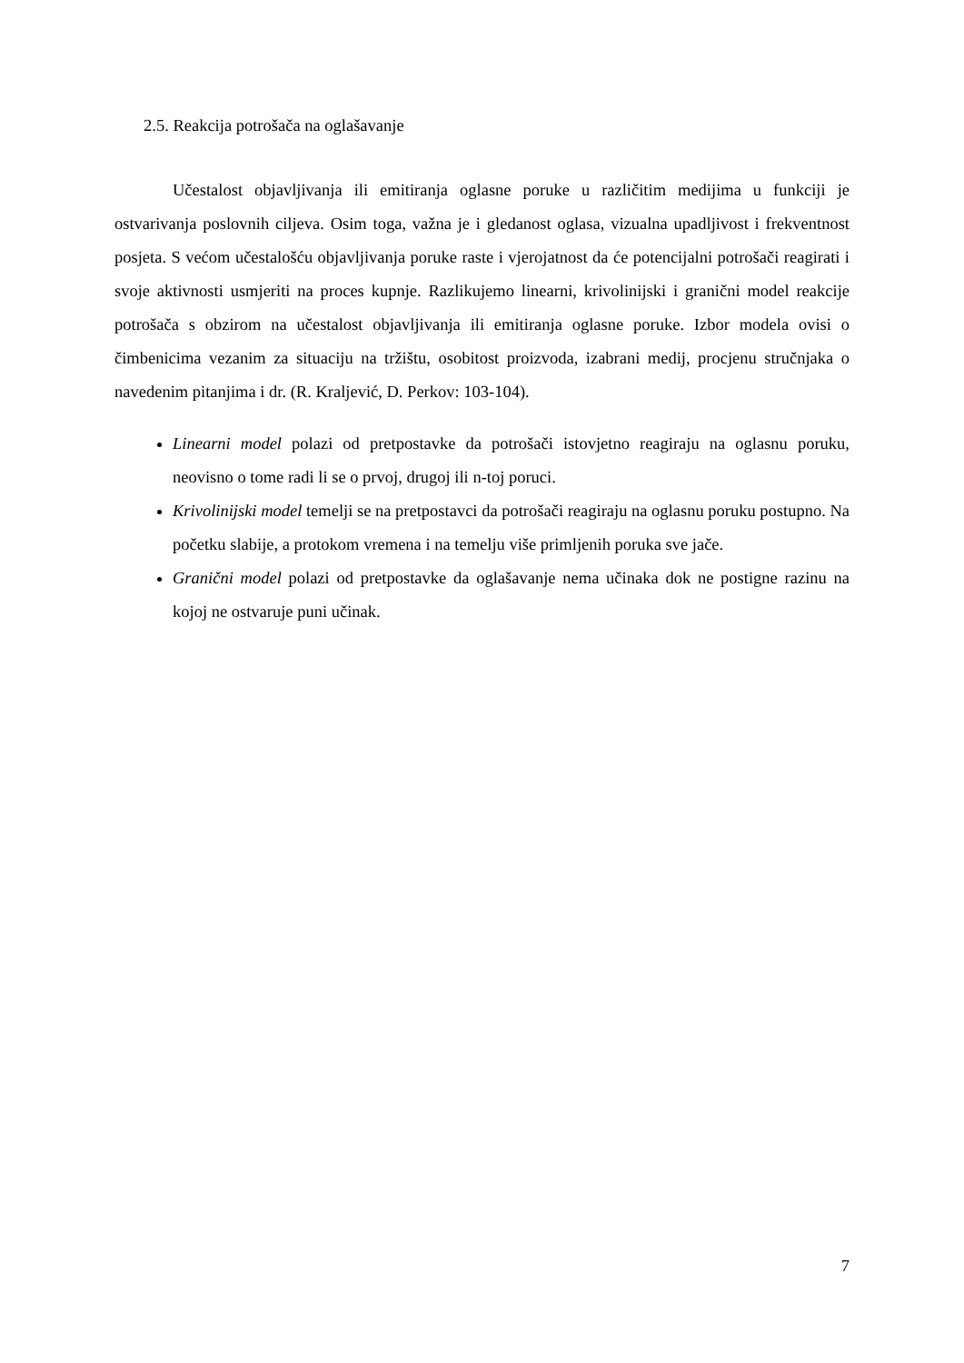2.5. Reakcija potrošača na oglašavanje
Učestalost objavljivanja ili emitiranja oglasne poruke u različitim medijima u funkciji je ostvarivanja poslovnih ciljeva. Osim toga, važna je i gledanost oglasa, vizualna upadljivost i frekventnost posjeta. S većom učestalošću objavljivanja poruke raste i vjerojatnost da će potencijalni potrošači reagirati i svoje aktivnosti usmjeriti na proces kupnje. Razlikujemo linearni, krivolinijski i granični model reakcije potrošača s obzirom na učestalost objavljivanja ili emitiranja oglasne poruke. Izbor modela ovisi o čimbenicima vezanim za situaciju na tržištu, osobitost proizvoda, izabrani medij, procjenu stručnjaka o navedenim pitanjima i dr. (R. Kraljević, D. Perkov: 103-104).
Linearni model polazi od pretpostavke da potrošači istovjetno reagiraju na oglasnu poruku, neovisno o tome radi li se o prvoj, drugoj ili n-toj poruci.
Krivolinijski model temelji se na pretpostavci da potrošači reagiraju na oglasnu poruku postupno. Na početku slabije, a protokom vremena i na temelju više primljenih poruka sve jače.
Granični model polazi od pretpostavke da oglašavanje nema učinaka dok ne postigne razinu na kojoj ne ostvaruje puni učinak.
7